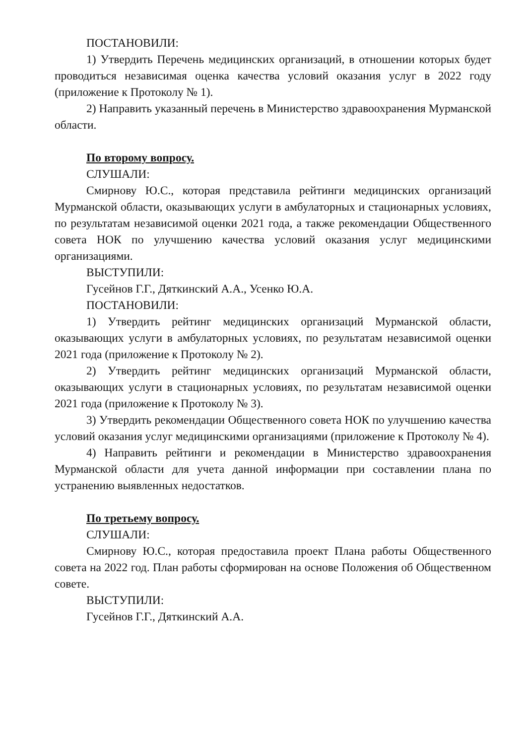ПОСТАНОВИЛИ:
1) Утвердить Перечень медицинских организаций, в отношении которых будет проводиться независимая оценка качества условий оказания услуг в 2022 году (приложение к Протоколу № 1).
2) Направить указанный перечень в Министерство здравоохранения Мурманской области.
По второму вопросу.
СЛУШАЛИ:
Смирнову Ю.С., которая представила рейтинги медицинских организаций Мурманской области, оказывающих услуги в амбулаторных и стационарных условиях, по результатам независимой оценки 2021 года, а также рекомендации Общественного совета НОК по улучшению качества условий оказания услуг медицинскими организациями.
ВЫСТУПИЛИ:
Гусейнов Г.Г., Дяткинский А.А., Усенко Ю.А.
ПОСТАНОВИЛИ:
1) Утвердить рейтинг медицинских организаций Мурманской области, оказывающих услуги в амбулаторных условиях, по результатам независимой оценки 2021 года (приложение к Протоколу № 2).
2) Утвердить рейтинг медицинских организаций Мурманской области, оказывающих услуги в стационарных условиях, по результатам независимой оценки 2021 года (приложение к Протоколу № 3).
3) Утвердить рекомендации Общественного совета НОК по улучшению качества условий оказания услуг медицинскими организациями (приложение к Протоколу № 4).
4) Направить рейтинги и рекомендации в Министерство здравоохранения Мурманской области для учета данной информации при составлении плана по устранению выявленных недостатков.
По третьему вопросу.
СЛУШАЛИ:
Смирнову Ю.С., которая предоставила проект Плана работы Общественного совета на 2022 год. План работы сформирован на основе Положения об Общественном совете.
ВЫСТУПИЛИ:
Гусейнов Г.Г., Дяткинский А.А.